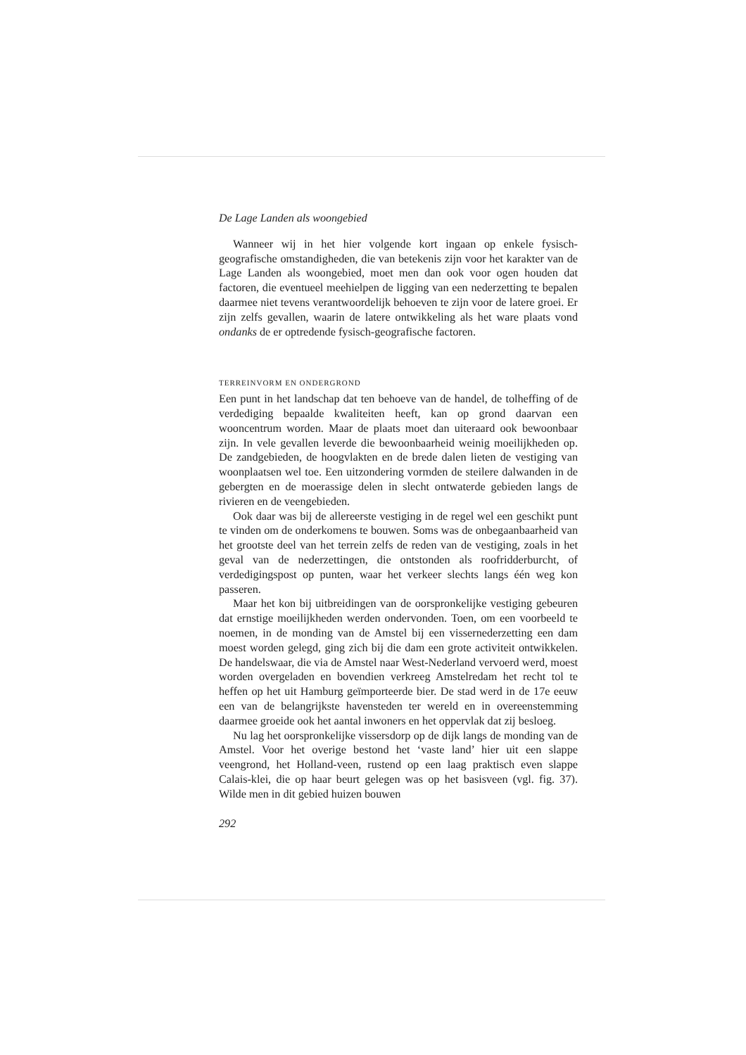De Lage Landen als woongebied
Wanneer wij in het hier volgende kort ingaan op enkele fysisch-geografische omstandigheden, die van betekenis zijn voor het karakter van de Lage Landen als woongebied, moet men dan ook voor ogen houden dat factoren, die eventueel meehielpen de ligging van een nederzetting te bepalen daarmee niet tevens verantwoordelijk behoeven te zijn voor de latere groei. Er zijn zelfs gevallen, waarin de latere ontwikkeling als het ware plaats vond ondanks de er optredende fysisch-geografische factoren.
TERREINVORM EN ONDERGROND
Een punt in het landschap dat ten behoeve van de handel, de tolheffing of de verdediging bepaalde kwaliteiten heeft, kan op grond daarvan een wooncentrum worden. Maar de plaats moet dan uiteraard ook bewoonbaar zijn. In vele gevallen leverde die bewoonbaarheid weinig moeilijkheden op. De zandgebieden, de hoogvlakten en de brede dalen lieten de vestiging van woonplaatsen wel toe. Een uitzondering vormden de steilere dalwanden in de gebergten en de moerassige delen in slecht ontwaterde gebieden langs de rivieren en de veengebieden.
Ook daar was bij de allereerste vestiging in de regel wel een geschikt punt te vinden om de onderkomens te bouwen. Soms was de onbegaanbaarheid van het grootste deel van het terrein zelfs de reden van de vestiging, zoals in het geval van de nederzettingen, die ontstonden als roofridderburcht, of verdedigingspost op punten, waar het verkeer slechts langs één weg kon passeren.
Maar het kon bij uitbreidingen van de oorspronkelijke vestiging gebeuren dat ernstige moeilijkheden werden ondervonden. Toen, om een voorbeeld te noemen, in de monding van de Amstel bij een vissernederzetting een dam moest worden gelegd, ging zich bij die dam een grote activiteit ontwikkelen. De handelswaar, die via de Amstel naar West-Nederland vervoerd werd, moest worden overgeladen en bovendien verkreeg Amstelredam het recht tol te heffen op het uit Hamburg geïmporteerde bier. De stad werd in de 17e eeuw een van de belangrijkste havensteden ter wereld en in overeenstemming daarmee groeide ook het aantal inwoners en het oppervlak dat zij besloeg.
Nu lag het oorspronkelijke vissersdorp op de dijk langs de monding van de Amstel. Voor het overige bestond het ‘vaste land’ hier uit een slappe veengrond, het Holland-veen, rustend op een laag praktisch even slappe Calais-klei, die op haar beurt gelegen was op het basisveen (vgl. fig. 37). Wilde men in dit gebied huizen bouwen
292